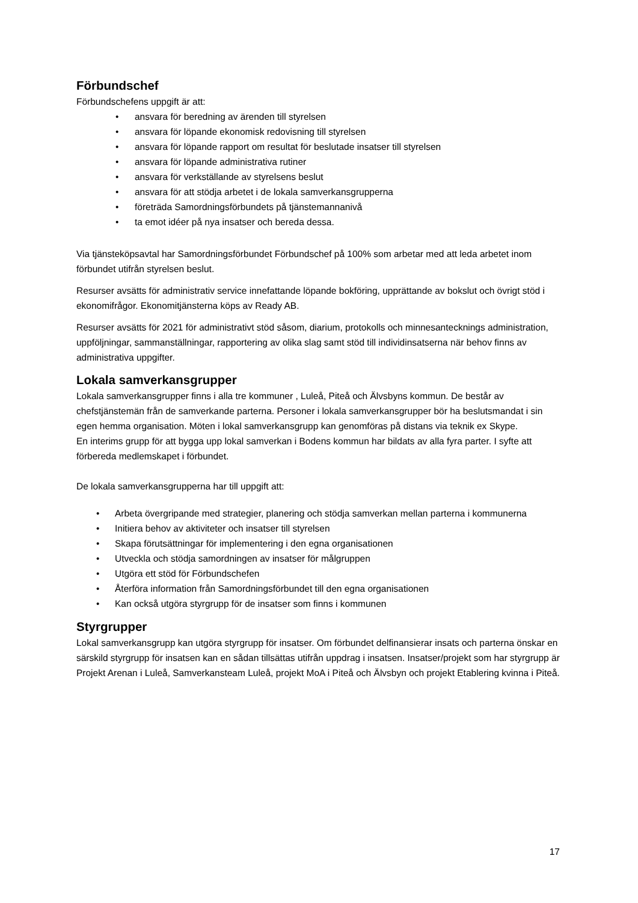Förbundschef
Förbundschefens uppgift är att:
• ansvara för beredning av ärenden till styrelsen
• ansvara för löpande ekonomisk redovisning till styrelsen
• ansvara för löpande rapport om resultat för beslutade insatser till styrelsen
• ansvara för löpande administrativa rutiner
• ansvara för verkställande av styrelsens beslut
• ansvara för att stödja arbetet i de lokala samverkansgrupperna
• företräda Samordningsförbundets på tjänstemannanivå
• ta emot idéer på nya insatser och bereda dessa.
Via tjänsteköpsavtal har Samordningsförbundet Förbundschef på 100% som arbetar med att leda arbetet inom förbundet utifrån styrelsen beslut.
Resurser avsätts för administrativ service innefattande löpande bokföring, upprättande av bokslut och övrigt stöd i ekonomifrågor. Ekonomitjänsterna köps av Ready AB.
Resurser avsätts för 2021 för administrativt stöd såsom, diarium, protokolls och minnesantecknings administration, uppföljningar, sammanställningar, rapportering av olika slag samt stöd till individinsatserna när behov finns av administrativa uppgifter.
Lokala samverkansgrupper
Lokala samverkansgrupper finns i alla tre kommuner , Luleå, Piteå och Älvsbyns kommun. De består av chefstjänstemän från de samverkande parterna. Personer i lokala samverkansgrupper bör ha beslutsmandat i sin egen hemma organisation. Möten i lokal samverkansgrupp kan genomföras på distans via teknik ex Skype.
En interims grupp för att bygga upp lokal samverkan i Bodens kommun har bildats av alla fyra parter. I syfte att förbereda medlemskapet i förbundet.
De lokala samverkansgrupperna har till uppgift att:
• Arbeta övergripande med strategier, planering och stödja samverkan mellan parterna i kommunerna
• Initiera behov av aktiviteter och insatser till styrelsen
• Skapa förutsättningar för implementering i den egna organisationen
• Utveckla och stödja samordningen av insatser för målgruppen
• Utgöra ett stöd för Förbundschefen
• Återföra information från Samordningsförbundet till den egna organisationen
• Kan också utgöra styrgrupp för de insatser som finns i kommunen
Styrgrupper
Lokal samverkansgrupp kan utgöra styrgrupp för insatser. Om förbundet delfinansierar insats och parterna önskar en särskild styrgrupp för insatsen kan en sådan tillsättas utifrån uppdrag i insatsen. Insatser/projekt som har styrgrupp är Projekt Arenan i Luleå, Samverkansteam Luleå, projekt MoA i Piteå och Älvsbyn och projekt Etablering kvinna i Piteå.
17